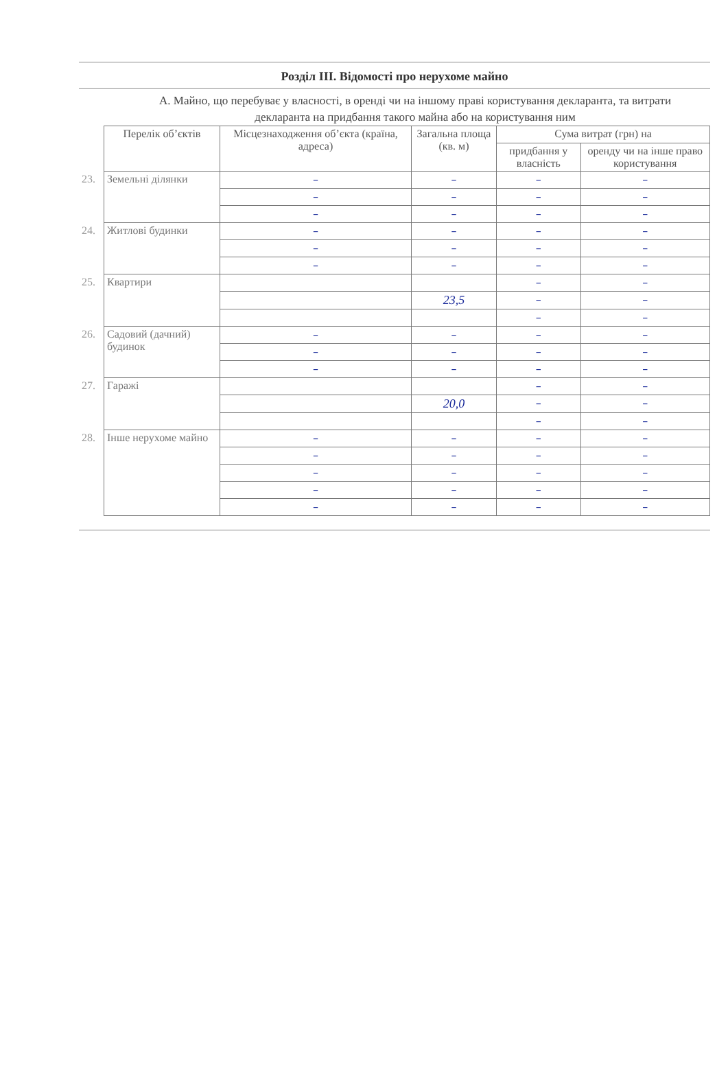Розділ III. Відомості про нерухоме майно
А. Майно, що перебуває у власності, в оренді чи на іншому праві користування декларанта, та витрати декларанта на придбання такого майна або на користування ним
| | Перелік об’єктів | Місцезнаходження об’єкта (країна, адреса) | Загальна площа (кв. м) | Сума витрат (грн) на | |
| | | | | придбання у власність | оренду чи на інше право користування |
| 23. | Земельні ділянки | – | – | – | – |
| | | – | – | – | – |
| | | – | – | – | – |
| 24. | Житлові будинки | – | – | – | – |
| | | – | – | – | – |
| | | – | – | – | – |
| 25. | Квартири | | | – | – |
| | | | 23,5 | – | – |
| | | | | – | – |
| 26. | Садовий (дачний) будинок | – | – | – | – |
| | | – | – | – | – |
| | | – | – | – | – |
| 27. | Гаражі | | | – | – |
| | | | 20,0 | – | – |
| | | | | – | – |
| 28. | Інше нерухоме майно | – | – | – | – |
| | | – | – | – | – |
| | | – | – | – | – |
| | | – | – | – | – |
| | | – | – | – | – |